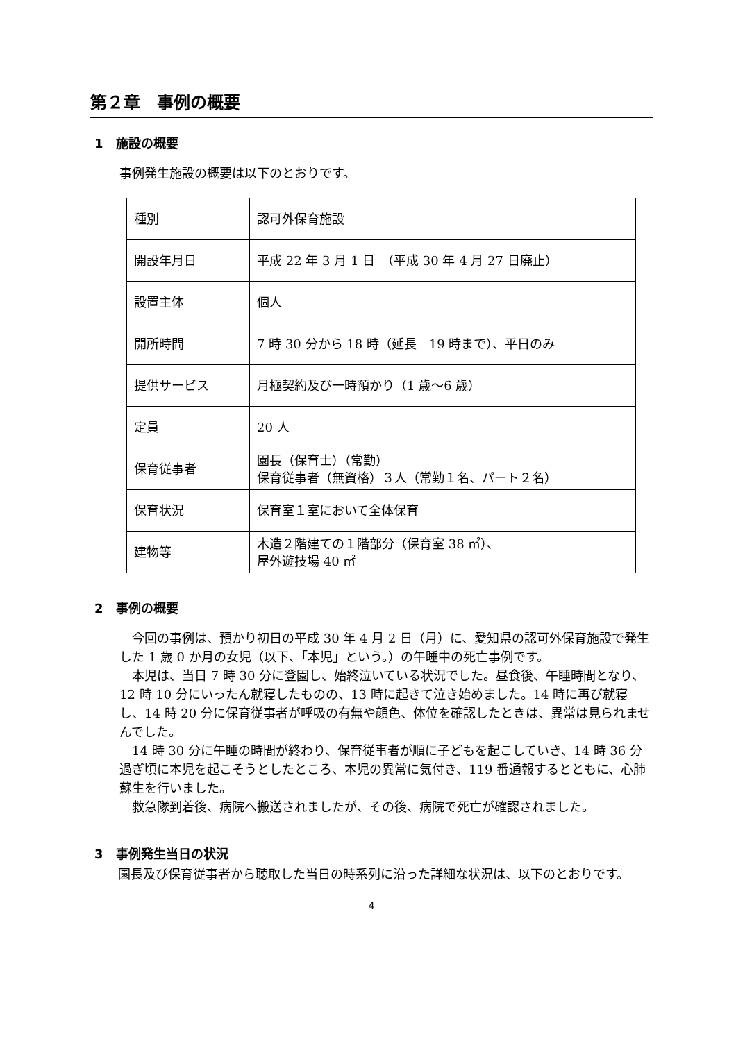第２章　事例の概要
1　施設の概要
事例発生施設の概要は以下のとおりです。
| 種別 | 認可外保育施設 |
| 開設年月日 | 平成 22 年 3 月 1 日 （平成 30 年 4 月 27 日廃止） |
| 設置主体 | 個人 |
| 開所時間 | 7 時 30 分から 18 時（延長 19 時まで）、平日のみ |
| 提供サービス | 月極契約及び一時預かり（1 歳～6 歳） |
| 定員 | 20 人 |
| 保育従事者 | 園長（保育士）（常勤） 保育従事者（無資格）３人（常勤１名、パート２名） |
| 保育状況 | 保育室１室において全体保育 |
| 建物等 | 木造２階建ての１階部分（保育室 38 ㎡）、 屋外遊技場 40 ㎡ |
2　事例の概要
今回の事例は、預かり初日の平成 30 年 4 月 2 日（月）に、愛知県の認可外保育施設で発生した 1 歳 0 か月の女児（以下、「本児」という。）の午睡中の死亡事例です。
本児は、当日 7 時 30 分に登園し、始終泣いている状況でした。昼食後、午睡時間となり、12 時 10 分にいったん就寝したものの、13 時に起きて泣き始めました。14 時に再び就寝し、14 時 20 分に保育従事者が呼吸の有無や顔色、体位を確認したときは、異常は見られませんでした。
14 時 30 分に午睡の時間が終わり、保育従事者が順に子どもを起こしていき、14 時 36 分過ぎ頃に本児を起こそうとしたところ、本児の異常に気付き、119 番通報するとともに、心肺蘇生を行いました。
救急隊到着後、病院へ搬送されましたが、その後、病院で死亡が確認されました。
3　事例発生当日の状況
園長及び保育従事者から聴取した当日の時系列に沿った詳細な状況は、以下のとおりです。
4